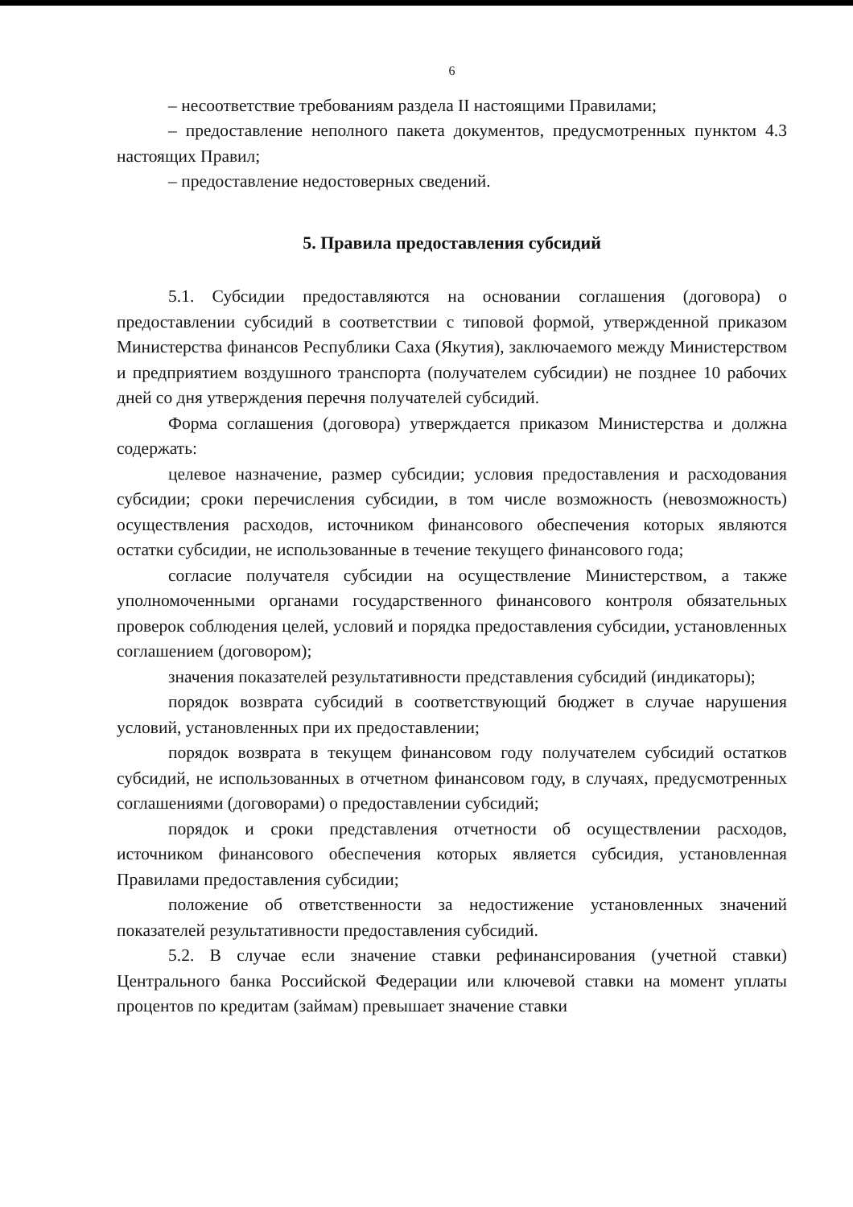6
– несоответствие требованиям раздела II настоящими Правилами;
– предоставление неполного пакета документов, предусмотренных пунктом 4.3 настоящих Правил;
– предоставление недостоверных сведений.
5. Правила предоставления субсидий
5.1. Субсидии предоставляются на основании соглашения (договора) о предоставлении субсидий в соответствии с типовой формой, утвержденной приказом Министерства финансов Республики Саха (Якутия), заключаемого между Министерством и предприятием воздушного транспорта (получателем субсидии) не позднее 10 рабочих дней со дня утверждения перечня получателей субсидий.
Форма соглашения (договора) утверждается приказом Министерства и должна содержать:
целевое назначение, размер субсидии; условия предоставления и расходования субсидии; сроки перечисления субсидии, в том числе возможность (невозможность) осуществления расходов, источником финансового обеспечения которых являются остатки субсидии, не использованные в течение текущего финансового года;
согласие получателя субсидии на осуществление Министерством, а также уполномоченными органами государственного финансового контроля обязательных проверок соблюдения целей, условий и порядка предоставления субсидии, установленных соглашением (договором);
значения показателей результативности представления субсидий (индикаторы);
порядок возврата субсидий в соответствующий бюджет в случае нарушения условий, установленных при их предоставлении;
порядок возврата в текущем финансовом году получателем субсидий остатков субсидий, не использованных в отчетном финансовом году, в случаях, предусмотренных соглашениями (договорами) о предоставлении субсидий;
порядок и сроки представления отчетности об осуществлении расходов, источником финансового обеспечения которых является субсидия, установленная Правилами предоставления субсидии;
положение об ответственности за недостижение установленных значений показателей результативности предоставления субсидий.
5.2. В случае если значение ставки рефинансирования (учетной ставки) Центрального банка Российской Федерации или ключевой ставки на момент уплаты процентов по кредитам (займам) превышает значение ставки